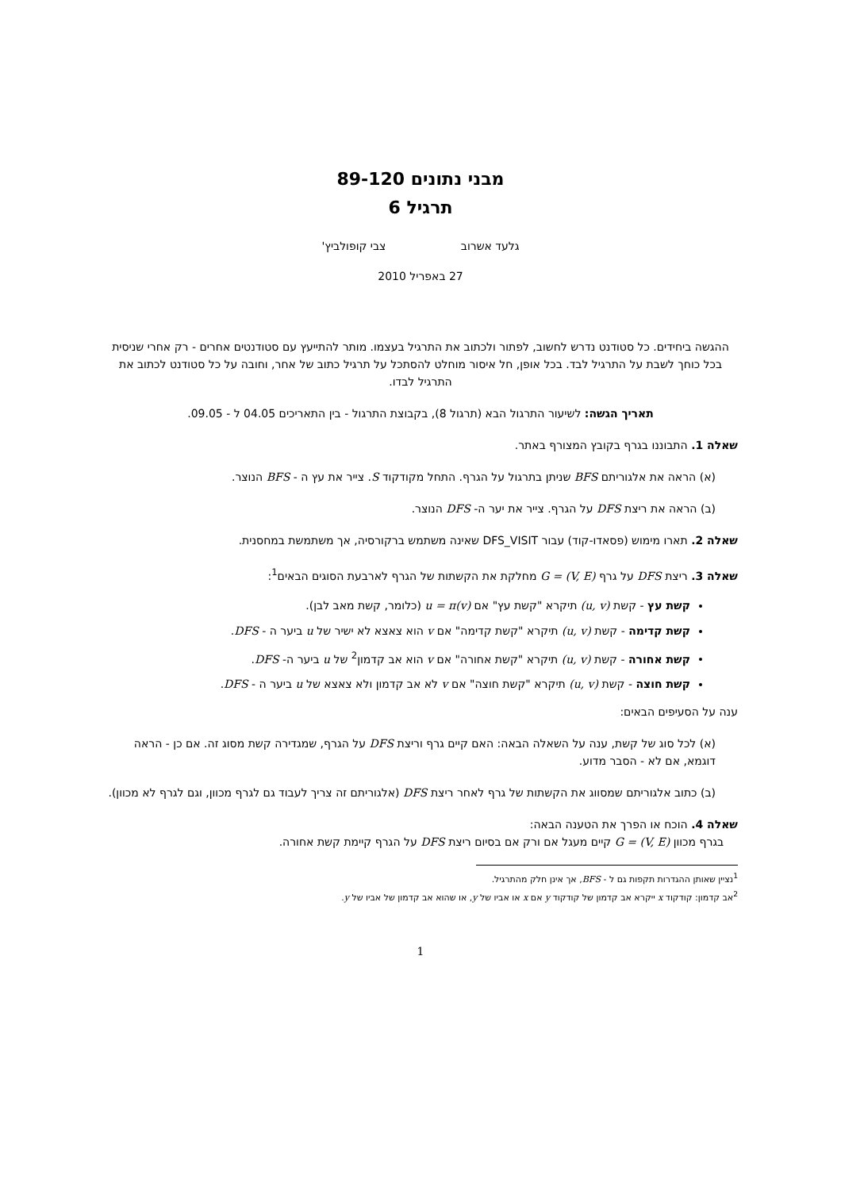מבני נתונים 89-120
תרגיל 6
גלעד אשרוב צבי קופולביץ'
27 באפריל 2010
ההגשה ביחידים. כל סטודנט נדרש לחשוב, לפתור ולכתוב את התרגיל בעצמו. מותר להתייעץ עם סטודנטים אחרים - רק אחרי שניסית בכל כוחך לשבת על התרגיל לבד. בכל אופן, חל איסור מוחלט להסתכל על תרגיל כתוב של אחר, וחובה על כל סטודנט לכתוב את התרגיל לבדו.
תאריך הגשה: לשיעור התרגול הבא (תרגול 8), בקבוצת התרגול - בין התאריכים 04.05 ל - 09.05.
שאלה 1. התבוננו בגרף בקובץ המצורף באתר.
(א) הראה את אלגוריתם BFS שניתן בתרגול על הגרף. התחל מקודקוד S. צייר את עץ ה - BFS הנוצר.
(ב) הראה את ריצת DFS על הגרף. צייר את יער ה- DFS הנוצר.
שאלה 2. תארו מימוש (פסאדו-קוד) עבור DFS_VISIT שאינה משתמש ברקורסיה, אך משתמשת במחסנית.
שאלה 3. ריצת DFS על גרף G = (V, E) מחלקת את הקשתות של הגרף לארבעת הסוגים הבאים<sup>1</sup>:
קשת עץ - קשת (u, v) תיקרא "קשת עץ" אם u = π(v) (כלומר, קשת מאב לבן).
קשת קדימה - קשת (u, v) תיקרא "קשת קדימה" אם v הוא צאצא לא ישיר של u ביער ה - DFS.
קשת אחורה - קשת (u, v) תיקרא "קשת אחורה" אם v הוא אב קדמון<sup>2</sup> של u ביער ה- DFS.
קשת חוצה - קשת (u, v) תיקרא "קשת חוצה" אם v לא אב קדמון ולא צאצא של u ביער ה - DFS.
ענה על הסעיפים הבאים:
(א) לכל סוג של קשת, ענה על השאלה הבאה: האם קיים גרף וריצת DFS על הגרף, שמגדירה קשת מסוג זה. אם כן - הראה דוגמא, אם לא - הסבר מדוע.
(ב) כתוב אלגוריתם שמסווג את הקשתות של גרף לאחר ריצת DFS (אלגוריתם זה צריך לעבוד גם לגרף מכוון, וגם לגרף לא מכוון).
שאלה 4. הוכח או הפרך את הטענה הבאה:
בגרף מכוון G = (V, E) קיים מעגל אם ורק אם בסיום ריצת DFS על הגרף קיימת קשת אחורה.
<sup>1</sup> נציין שאותן ההגדרות תקפות גם ל - BFS, אך אינן חלק מהתרגיל.
<sup>2</sup> אב קדמון: קודקוד x ייקרא אב קדמון של קודקוד y אם x או אביו של y, או שהוא אב קדמון של אביו של y.
1